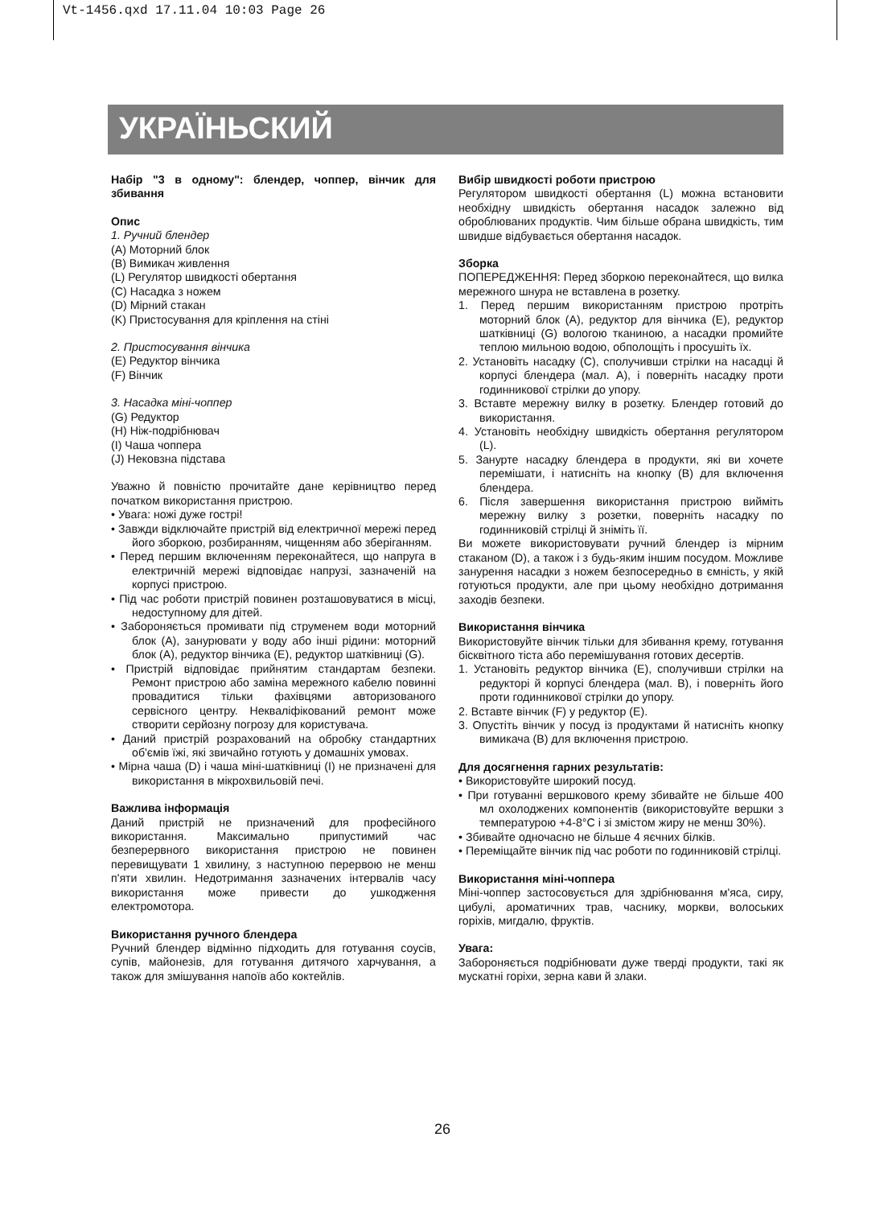Vt-1456.qxd 17.11.04 10:03 Page 26
УКРАЇНЬСКИЙ
Набір "3 в одному": блендер, чоппер, вінчик для збивання
Опис
1. Ручний блендер
(A) Моторний блок
(B) Вимикач живлення
(L) Регулятор швидкості обертання
(C) Насадка з ножем
(D) Мірний стакан
(K) Пристосування для кріплення на стіні
2. Пристосування вінчика
(E) Редуктор вінчика
(F) Вінчик
3. Насадка міні-чоппер
(G) Редуктор
(H) Ніж-подрібнювач
(I) Чаша чоппера
(J) Нековзна підстава
Уважно й повністю прочитайте дане керівництво перед початком використання пристрою.
• Увага: ножі дуже гострі!
• Завжди відключайте пристрій від електричної мережі перед його зборкою, розбиранням, чищенням або зберіганням.
• Перед першим включенням переконайтеся, що напруга в електричній мережі відповідає напрузі, зазначеній на корпусі пристрою.
• Під час роботи пристрій повинен розташовуватися в місці, недоступному для дітей.
• Забороняється промивати під струменем води моторний блок (A), занурювати у воду або інші рідини: моторний блок (A), редуктор вінчика (E), редуктор шатківниці (G).
• Пристрій відповідає прийнятим стандартам безпеки. Ремонт пристрою або заміна мережного кабелю повинні провадитися тільки фахівцями авторизованого сервісного центру. Некваліфікований ремонт може створити серйозну погрозу для користувача.
• Даний пристрій розрахований на обробку стандартних об'ємів їжі, які звичайно готують у домашніх умовах.
• Мірна чаша (D) і чаша міні-шатківниці (I) не призначені для використання в мікрохвильовій печі.
Важлива інформація
Даний пристрій не призначений для професійного використання. Максимально припустимий час безперервного використання пристрою не повинен перевищувати 1 хвилину, з наступною перервою не менш п'яти хвилин. Недотримання зазначених інтервалів часу використання може привести до ушкодження електромотора.
Використання ручного блендера
Ручний блендер відмінно підходить для готування соусів, супів, майонезів, для готування дитячого харчування, а також для змішування напоїв або коктейлів.
Вибір швидкості роботи пристрою
Регулятором швидкості обертання (L) можна встановити необхідну швидкість обертання насадок залежно від оброблюваних продуктів. Чим більше обрана швидкість, тим швидше відбувається обертання насадок.
Зборка
ПОПЕРЕДЖЕННЯ: Перед зборкою переконайтеся, що вилка мережного шнура не вставлена в розетку.
1. Перед першим використанням пристрою протріть моторний блок (A), редуктор для вінчика (E), редуктор шатківниці (G) вологою тканиною, а насадки промийте теплою мильною водою, обполощіть і просушіть їх.
2. Установіть насадку (C), сполучивши стрілки на насадці й корпусі блендера (мал. A), і поверніть насадку проти годинникової стрілки до упору.
3. Вставте мережну вилку в розетку. Блендер готовий до використання.
4. Установіть необхідну швидкість обертання регулятором (L).
5. Занурте насадку блендера в продукти, які ви хочете перемішати, і натисніть на кнопку (B) для включення блендера.
6. Після завершення використання пристрою вийміть мережну вилку з розетки, поверніть насадку по годинниковій стрілці й зніміть її.
Ви можете використовувати ручний блендер із мірним стаканом (D), а також і з будь-яким іншим посудом. Можливе занурення насадки з ножем безпосередньо в ємність, у якій готуються продукти, але при цьому необхідно дотримання заходів безпеки.
Використання вінчика
Використовуйте вінчик тільки для збивання крему, готування бісквітного тіста або перемішування готових десертів.
1. Установіть редуктор вінчика (E), сполучивши стрілки на редукторі й корпусі блендера (мал. B), і поверніть його проти годинникової стрілки до упору.
2. Вставте вінчик (F) у редуктор (E).
3. Опустіть вінчик у посуд із продуктами й натисніть кнопку вимикача (B) для включення пристрою.
Для досягнення гарних результатів:
• Використовуйте широкий посуд.
• При готуванні вершкового крему збивайте не більше 400 мл охолоджених компонентів (використовуйте вершки з температурою +4-8°C і зі змістом жиру не менш 30%).
• Збивайте одночасно не більше 4 яєчних білків.
• Переміщайте вінчик під час роботи по годинниковій стрілці.
Використання міні-чоппера
Міні-чоппер застосовується для здрібнювання м'яса, сиру, цибулі, ароматичних трав, часнику, моркви, волоських горіхів, мигдалю, фруктів.
Увага:
Забороняється подрібнювати дуже тверді продукти, такі як мускатні горіхи, зерна кави й злаки.
26